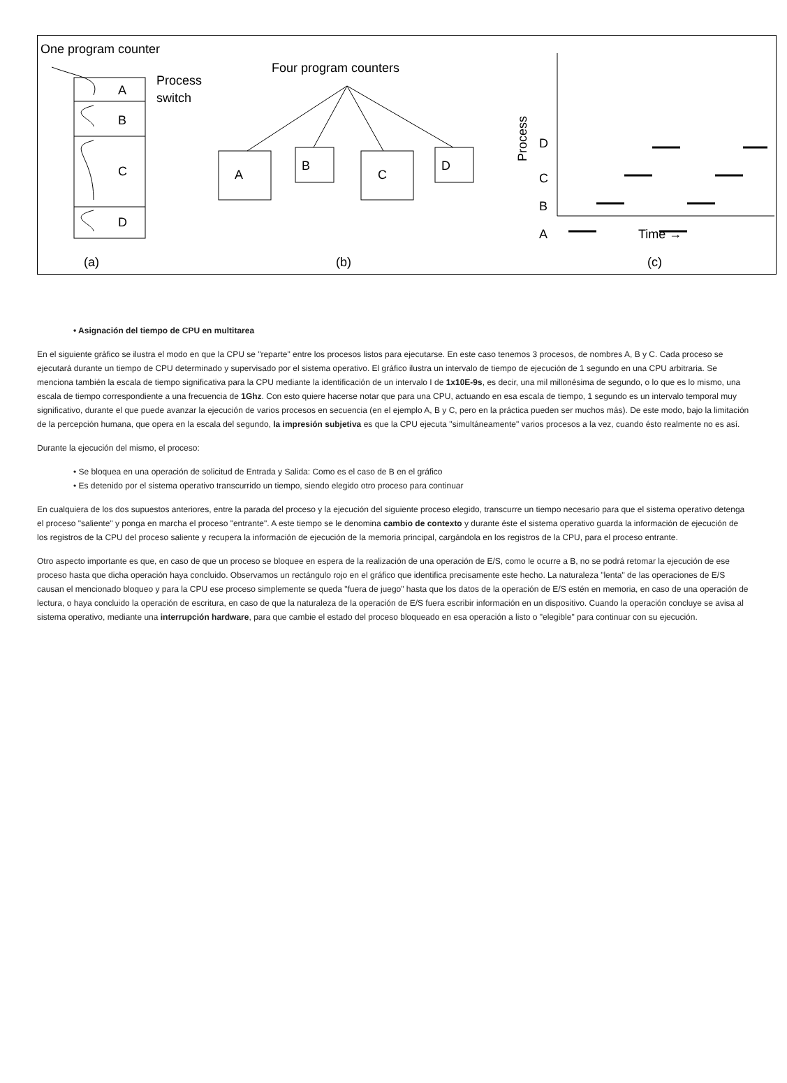One program counter
A
B
C
D
Process
switch
Four program counters
A
B
C
D
(a)
(b)
(c)
D
C
B
A
Time →
Process
• Asignación del tiempo de CPU en multitarea
En el siguiente gráfico se ilustra el modo en que la CPU se "reparte" entre los procesos listos para ejecutarse. En este caso tenemos 3 procesos, de nombres A, B y C. Cada proceso se ejecutará durante un tiempo de CPU determinado y supervisado por el sistema operativo. El gráfico ilustra un intervalo de tiempo de ejecución de 1 segundo en una CPU arbitraria. Se menciona también la escala de tiempo significativa para la CPU mediante la identificación de un intervalo I de 1x10E-9s, es decir, una mil millonésima de segundo, o lo que es lo mismo, una escala de tiempo correspondiente a una frecuencia de 1Ghz. Con esto quiere hacerse notar que para una CPU, actuando en esa escala de tiempo, 1 segundo es un intervalo temporal muy significativo, durante el que puede avanzar la ejecución de varios procesos en secuencia (en el ejemplo A, B y C, pero en la práctica pueden ser muchos más). De este modo, bajo la limitación de la percepción humana, que opera en la escala del segundo, la impresión subjetiva es que la CPU ejecuta "simultáneamente" varios procesos a la vez, cuando ésto realmente no es así.
Durante la ejecución del mismo, el proceso:
• Se bloquea en una operación de solicitud de Entrada y Salida: Como es el caso de B en el gráfico
• Es detenido por el sistema operativo transcurrido un tiempo, siendo elegido otro proceso para continuar
En cualquiera de los dos supuestos anteriores, entre la parada del proceso y la ejecución del siguiente proceso elegido, transcurre un tiempo necesario para que el sistema operativo detenga el proceso "saliente" y ponga en marcha el proceso "entrante". A este tiempo se le denomina cambio de contexto y durante éste el sistema operativo guarda la información de ejecución de los registros de la CPU del proceso saliente y recupera la información de ejecución de la memoria principal, cargándola en los registros de la CPU, para el proceso entrante.
Otro aspecto importante es que, en caso de que un proceso se bloquee en espera de la realización de una operación de E/S, como le ocurre a B, no se podrá retomar la ejecución de ese proceso hasta que dicha operación haya concluido. Observamos un rectángulo rojo en el gráfico que identifica precisamente este hecho. La naturaleza "lenta" de las operaciones de E/S causan el mencionado bloqueo y para la CPU ese proceso simplemente se queda "fuera de juego" hasta que los datos de la operación de E/S estén en memoria, en caso de una operación de lectura, o haya concluido la operación de escritura, en caso de que la naturaleza de la operación de E/S fuera escribir información en un dispositivo. Cuando la operación concluye se avisa al sistema operativo, mediante una interrupción hardware, para que cambie el estado del proceso bloqueado en esa operación a listo o "elegible" para continuar con su ejecución.